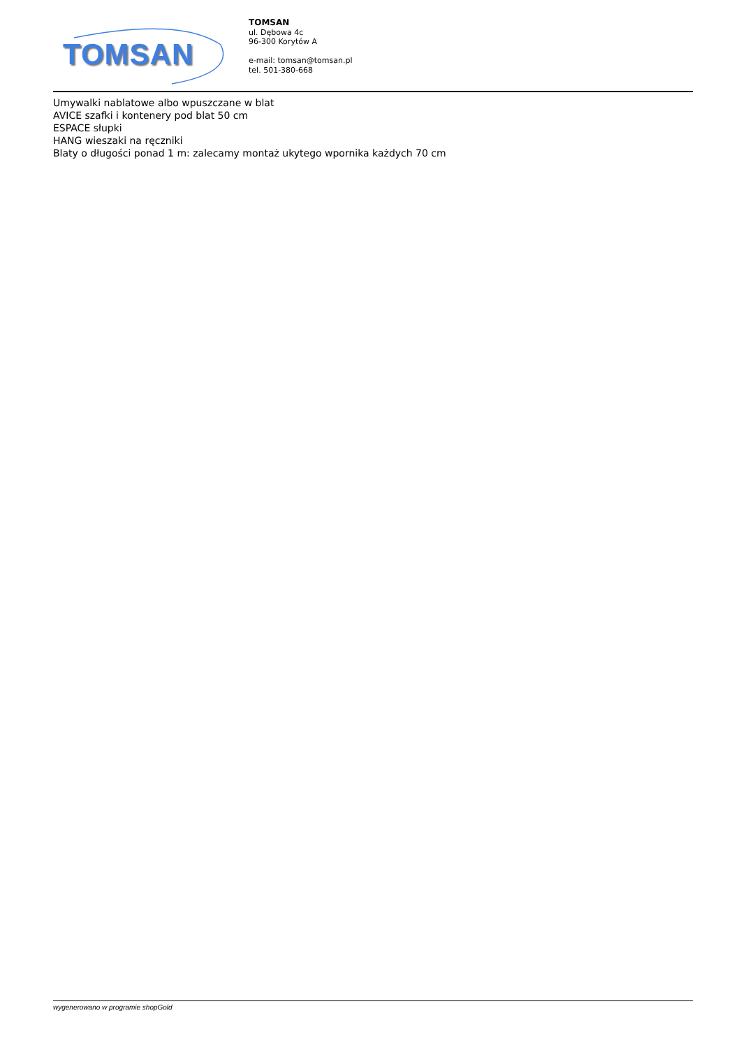TOMSAN
TOMSAN
ul. Dębowa 4c
96-300 Korytów A
e-mail: tomsan@tomsan.pl
tel. 501-380-668
Umywalki nablatowe albo wpuszczane w blat
AVICE szafki i kontenery pod blat 50 cm
ESPACE słupki
HANG wieszaki na ręczniki
Blaty o długości ponad 1 m: zalecamy montaż ukytego wpornika każdych 70 cm
wygenerowano w programie shopGold